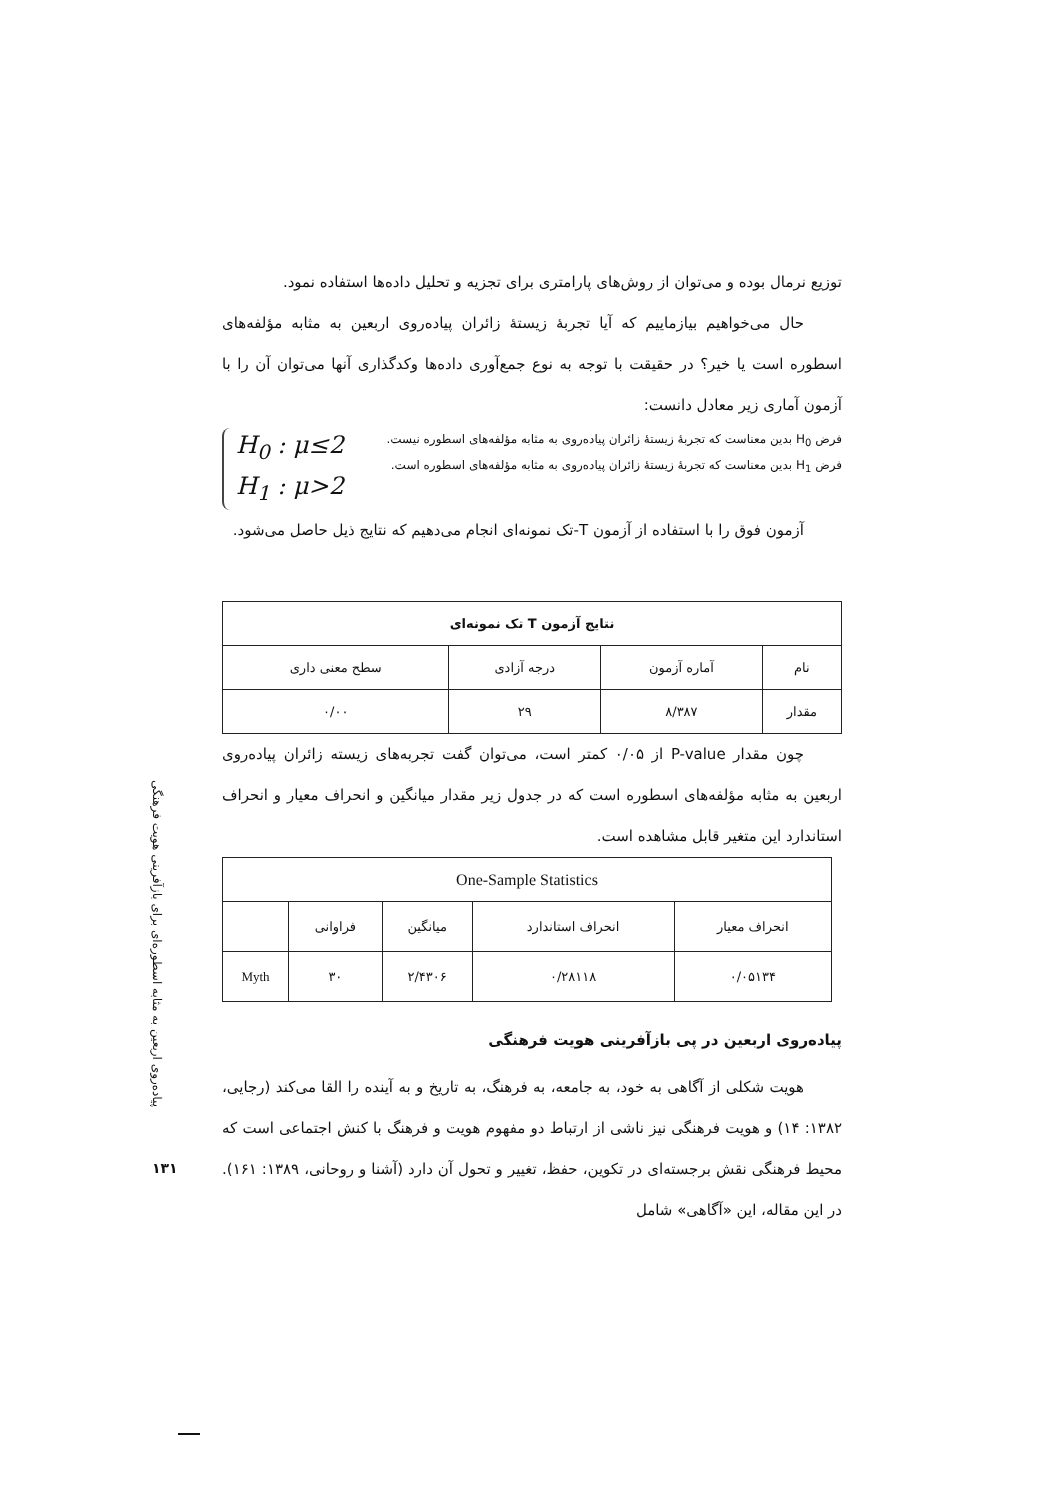توزیع نرمال بوده و می‌توان از روش‌های پارامتری برای تجزیه و تحلیل داده‌ها استفاده نمود.
حال می‌خواهیم بیازماییم که آیا تجربهٔ زیستهٔ زائران پیاده‌روی اربعین به مثابه مؤلفه‌های اسطوره است یا خیر؟ در حقیقت با توجه به نوع جمع‌آوری داده‌ها وکدگذاری آنها می‌توان آن را با آزمون آماری زیر معادل دانست:
فرض H<sub>0</sub> بدین معناست که تجربهٔ زیستهٔ زائران پیاده‌روی به مثابه مؤلفه‌های اسطوره نیست.
فرض H<sub>1</sub> بدین معناست که تجربهٔ زیستهٔ زائران پیاده‌روی به مثابه مؤلفه‌های اسطوره است.
H<sub>0</sub> : μ≤2
H<sub>1</sub> : μ>2
آزمون فوق را با استفاده از آزمون T-تک نمونه‌ای انجام می‌دهیم که نتایج ذیل حاصل می‌شود.
| نتایج آزمون T تک نمونه‌ای | | | |
| --- | --- | --- | --- |
| نام | آماره آزمون | درجه آزادی | سطح معنی داری |
| مقدار | ۸/۳۸۷ | ۲۹ | ۰/۰۰ |
چون مقدار P-value از ۰/۰۵ کمتر است، می‌توان گفت تجربه‌های زیسته زائران پیاده‌روی اربعین به مثابه مؤلفه‌های اسطوره است که در جدول زیر مقدار میانگین و انحراف معیار و انحراف استاندارد این متغیر قابل مشاهده است.
| One-Sample Statistics | | | | |
| --- | --- | --- | --- | --- |
| انحراف معیار | انحراف استاندارد | میانگین | فراوانی | |
| ۰/۰۵۱۳۴ | ۰/۲۸۱۱۸ | ۲/۴۳۰۶ | ۳۰ | Myth |
پیاده‌روی اربعین در پی بازآفرینی هویت فرهنگی
هویت شکلی از آگاهی به خود، به جامعه، به فرهنگ، به تاریخ و به آینده را القا می‌کند (رجایی، ۱۳۸۲: ۱۴) و هویت فرهنگی نیز ناشی از ارتباط دو مفهوم هویت و فرهنگ با کنش اجتماعی است که محیط فرهنگی نقش برجسته‌ای در تکوین، حفظ، تغییر و تحول آن دارد (آشنا و روحانی، ۱۳۸۹: ۱۶۱). در این مقاله، این «آگاهی» شامل
پیاده‌روی اربعین به مثابه اسطوره‌ای برای بازآفرینی هویت فرهنگی
۱۳۱